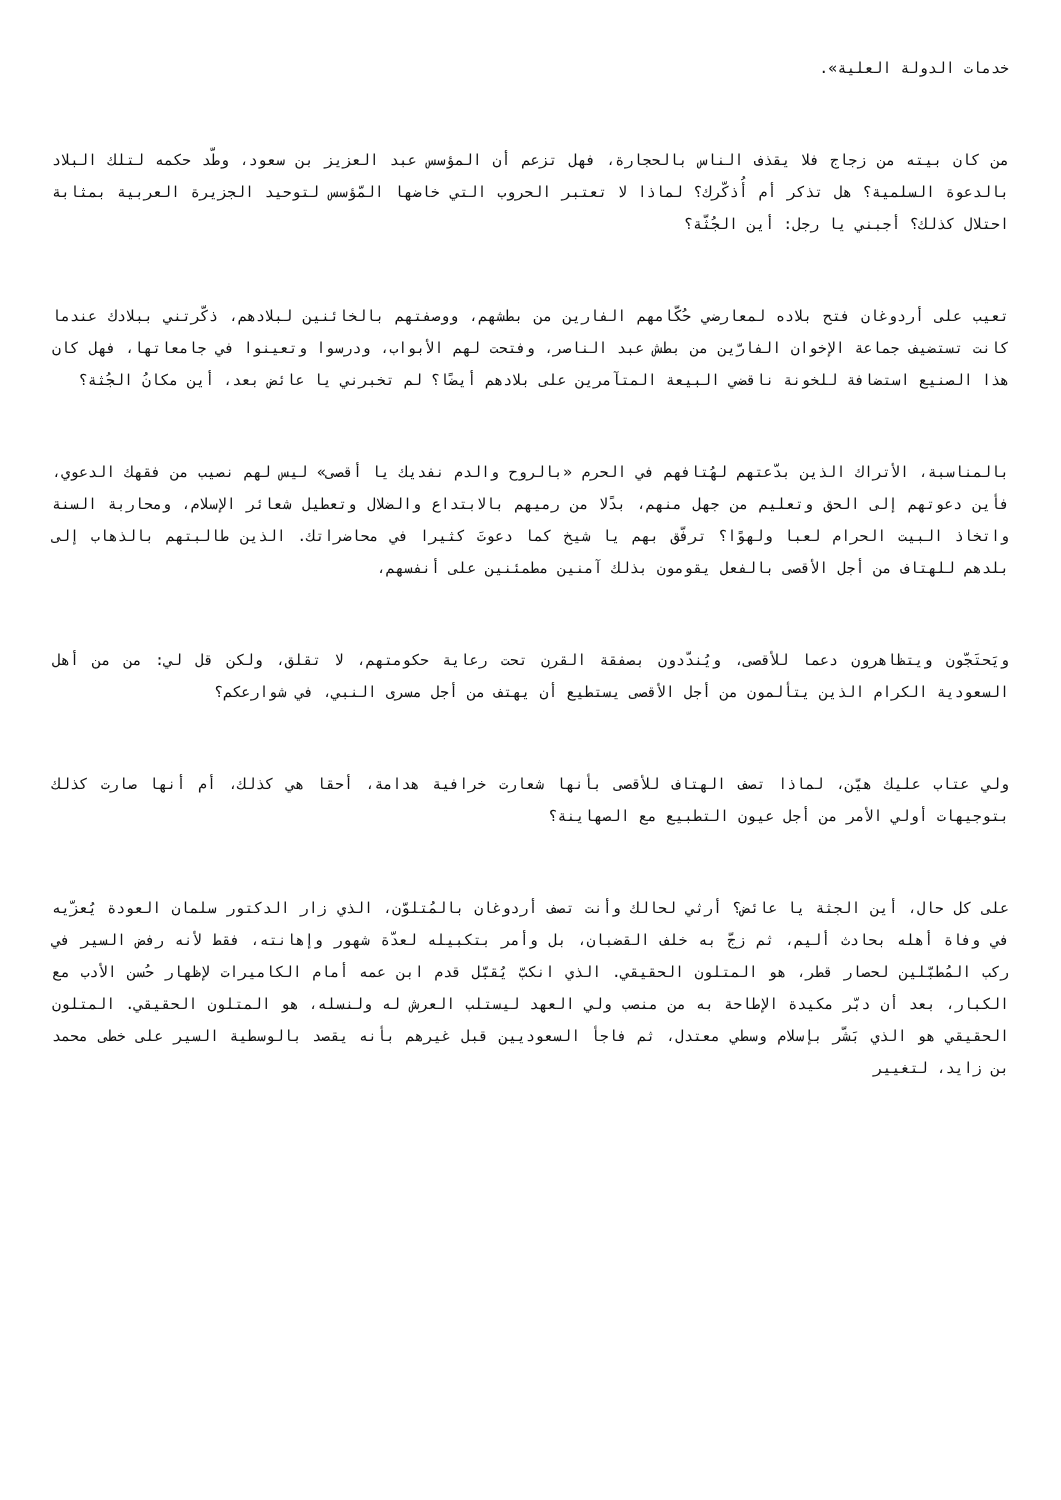خدمات الدولة العلية».
من كان بيته من زجاج فلا يقذف الناس بالحجارة، فهل تزعم أن المؤسس عبد العزيز بن سعود، وطّد حكمه لتلك البلاد بالدعوة السلمية؟ هل تذكر أم أُذكّرك؟ لماذا لا تعتبر الحروب التي خاضها المّؤسس لتوحيد الجزيرة العربية بمثابة احتلال كذلك؟ أجبني يا رجل: أين الجُثّة؟
تعيب على أردوغان فتح بلاده لمعارضي حُكّامهم الفارين من بطشهم، ووصفتهم بالخائنين لبلادهم، ذكّرتني ببلادك عندما كانت تستضيف جماعة الإخوان الفارّين من بطش عبد الناصر، وفتحت لهم الأبواب، ودرسوا وتعينوا في جامعاتها، فهل كان هذا الصنيع استضافة للخونة ناقضي البيعة المتآمرين على بلادهم أيضًا؟ لم تخبرني يا عائض بعد، أين مكانُ الجُثة؟
بالمناسبة، الأتراك الذين بدّعتهم لهُتافهم في الحرم «بالروح والدم نفديك يا أقصى» ليس لهم نصيب من فقهك الدعوي، فأين دعوتهم إلى الحق وتعليم من جهل منهم، بدًلا من رميهم بالابتداع والضلال وتعطيل شعائر الإسلام، ومحاربة السنة واتخاذ البيت الحرام لعبا ولهوًا؟ ترفّق بهم يا شيخ كما دعوتَ كثيرا في محاضراتك. الذين طالبتهم بالذهاب إلى بلدهم للهتاف من أجل الأقصى بالفعل يقومون بذلك آمنين مطمئنين على أنفسهم،
ويَحتَجّون ويتظاهرون دعما للأقصى، ويُندّدون بصفقة القرن تحت رعاية حكومتهم، لا تقلق، ولكن قل لي: من من أهل السعودية الكرام الذين يتألمون من أجل الأقصى يستطيع أن يهتف من أجل مسرى النبي، في شوارعكم؟
ولي عتاب عليك هيّن، لماذا تصف الهتاف للأقصى بأنها شعارت خرافية هدامة، أحقا هي كذلك، أم أنها صارت كذلك بتوجيهات أولي الأمر من أجل عيون التطبيع مع الصهاينة؟
على كل حال، أين الجثة يا عائض؟ أرثي لحالك وأنت تصف أردوغان بالمُتلوّن، الذي زار الدكتور سلمان العودة يُعزّيه في وفاة أهله بحادث أليم، ثم زجّ به خلف القضبان، بل وأمر بتكبيله لعدّة شهور وإهانته، فقط لأنه رفض السير في ركب المُطبّلين لحصار قطر، هو المتلون الحقيقي. الذي انكبّ يُقبّل قدم ابن عمه أمام الكاميرات لإظهار حُسن الأدب مع الكبار، بعد أن دبّر مكيدة الإطاحة به من منصب ولي العهد ليستلب العرش له ولنسله، هو المتلون الحقيقي. المتلون الحقيقي هو الذي بَشّر بإسلام وسطي معتدل، ثم فاجأ السعوديين قبل غيرهم بأنه يقصد بالوسطية السير على خطى محمد بن زايد، لتغيير